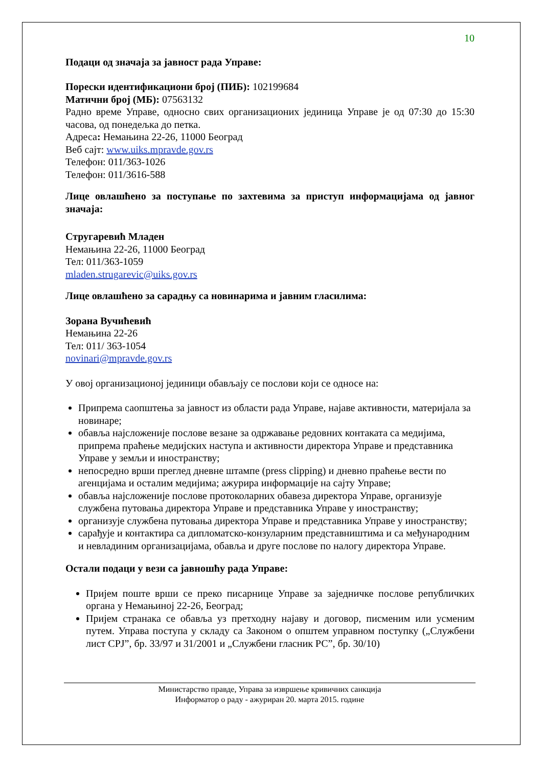10
Подаци од значаја за јавност рада Управе:
Порески идентификациони број (ПИБ): 102199684
Матични број (МБ): 07563132
Радно време Управе, односно свих организационих јединица Управе је од 07:30 до 15:30 часова, од понедељка до петка.
Адреса: Немањина 22-26, 11000 Београд
Веб сајт: www.uiks.mpravde.gov.rs
Телефон: 011/363-1026
Телефон: 011/3616-588
Лице овлашћено за поступање по захтевима за приступ информацијама од јавног значаја:
Стругаревић Младен
Немањина 22-26, 11000 Београд
Тел: 011/363-1059
mladen.strugarevic@uiks.gov.rs
Лице овлашћено за сарадњу са новинарима и јавним гласилима:
Зорана Вучићевић
Немањина 22-26
Тел: 011/ 363-1054
novinari@mpravde.gov.rs
У овој организационој јединици обављају се послови који се односе на:
Припрема саопштења за јавност из области рада Управе, најаве активности, материјала за новинаре;
обавља најсложеније послове везане за одржавање редовних контаката са медијима, припрема праћење медијских наступа и активности директора Управе и представника Управе у земљи и иностранству;
непосредно врши преглед дневне штампе (press clipping) и дневно праћење вести по агенцијама и осталим медијима; ажурира информације на сајту Управе;
обавља најсложеније послове протоколарних обавеза директора Управе, организује службена путовања директора Управе и представника Управе у иностранству;
организује службена путовања директора Управе и представника Управе у иностранству;
сарађује и контактира са дипломатско-конзуларним представништима и са међународним и невладиним организацијама, обавља и друге послове по налогу директора Управе.
Остали подаци у вези са јавношћу рада Управе:
Пријем поште врши се преко писарнице Управе за заједничке послове републичких органа у Немањиној 22-26, Београд;
Пријем странака се обавља уз претходну најаву и договор, писменим или усменим путем. Управа поступа у складу са Законом о општем управном поступку („Службени лист СРЈ”, бр. 33/97 и 31/2001 и „Службени гласник РС”, бр. 30/10)
Министарство правде, Управа за извршење кривичних санкција
Информатор о раду - ажуриран 20. марта 2015. године